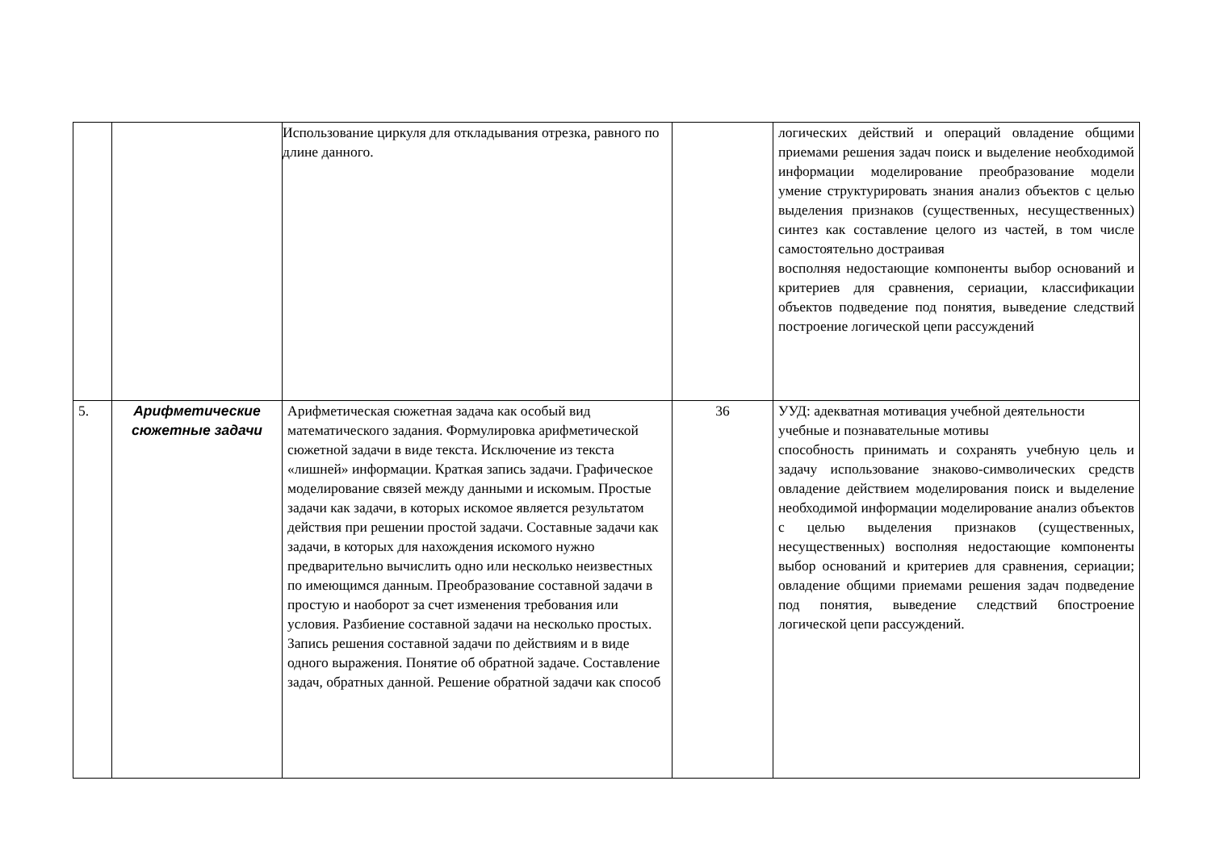| | | Использование циркуля для откладывания отрезка, равного по длине данного. | | логических действий и операций овладение общими приемами решения задач поиск и выделение необходимой информации моделирование преобразование модели умение структурировать знания анализ объектов с целью выделения признаков (существенных, несущественных) синтез как составление целого из частей, в том числе самостоятельно достраивая восполняя недостающие компоненты выбор оснований и критериев для сравнения, сериации, классификации объектов подведение под понятия, выведение следствий построение логической цепи рассуждений |
| 5. | Арифметические сюжетные задачи | Арифметическая сюжетная задача как особый вид математического задания. Формулировка арифметической сюжетной задачи в виде текста. Исключение из текста «лишней» информации. Краткая запись задачи. Графическое моделирование связей между данными и искомым. Простые задачи как задачи, в которых искомое является результатом действия при решении простой задачи. Составные задачи как задачи, в которых для нахождения искомого нужно предварительно вычислить одно или несколько неизвестных по имеющимся данным. Преобразование составной задачи в простую и наоборот за счет изменения требования или условия. Разбиение составной задачи на несколько простых. Запись решения составной задачи по действиям и в виде одного выражения. Понятие об обратной задаче. Составление задач, обратных данной. Решение обратной задачи как способ | 36 | УУД: адекватная мотивация учебной деятельности учебные и познавательные мотивы способность принимать и сохранять учебную цель и задачу использование знаково-символических средств овладение действием моделирования поиск и выделение необходимой информации моделирование анализ объектов с целью выделения признаков (существенных, несущественных) восполняя недостающие компоненты выбор оснований и критериев для сравнения, сериации; овладение общими приемами решения задач подведение под понятия, выведение следствий 6построение логической цепи рассуждений. |